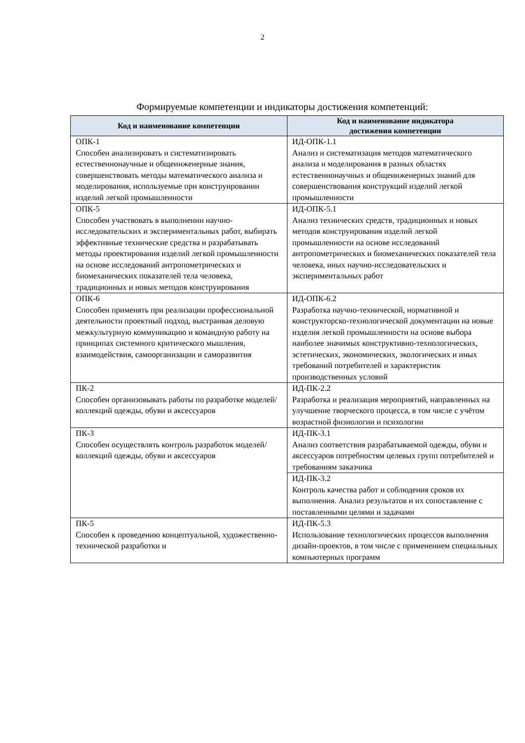2
Формируемые компетенции и индикаторы достижения компетенций:
| Код и наименование компетенции | Код и наименование индикатора достижения компетенции |
| --- | --- |
| ОПК-1 Способен анализировать и систематизировать естественнонаучные и общеинженерные знания, совершенствовать методы математического анализа и моделирования, используемые при конструировании изделий легкой промышленности | ИД-ОПК-1.1 Анализ и систематизация методов математического анализа и моделирования в разных областях естественнонаучных и общеинженерных знаний для совершенствования конструкций изделий легкой промышленности |
| ОПК-5 Способен участвовать в выполнении научно-исследовательских и экспериментальных работ, выбирать эффективные технические средства и разрабатывать методы проектирования изделий легкой промышленности на основе исследований антропометрических и биомеханических показателей тела человека, традиционных и новых методов конструирования | ИД-ОПК-5.1 Анализ технических средств, традиционных и новых методов конструирования изделий легкой промышленности на основе исследований антропометрических и биомеханических показателей тела человека, иных научно-исследовательских и экспериментальных работ |
| ОПК-6 Способен применять при реализации профессиональной деятельности проектный подход, выстраивая деловую межкультурную коммуникацию и командную работу на принципах системного критического мышления, взаимодействия, самоорганизации и саморазвития | ИД-ОПК-6.2 Разработка научно-технической, нормативной и конструкторско-технологической документации на новые изделия легкой промышленности на основе выбора наиболее значимых конструктивно-технологических, эстетических, экономических, экологических и иных требований потребителей и характеристик производственных условий |
| ПК-2 Способен организовывать работы по разработке моделей/коллекций одежды, обуви и аксессуаров | ИД-ПК-2.2 Разработка и реализация мероприятий, направленных на улучшение творческого процесса, в том числе с учётом возрастной физиологии и психологии |
| ПК-3 Способен осуществлять контроль разработок моделей/коллекций одежды, обуви и аксессуаров | ИД-ПК-3.1 Анализ соответствия разрабатываемой одежды, обуви и аксессуаров потребностям целевых групп потребителей и требованиям заказчика |
| | ИД-ПК-3.2 Контроль качества работ и соблюдения сроков их выполнения. Анализ результатов и их сопоставление с поставленными целями и задачами |
| ПК-5 Способен к проведению концептуальной, художественно-технической разработки и | ИД-ПК-5.3 Использование технологических процессов выполнения дизайн-проектов, в том числе с применением специальных компьютерных программ |